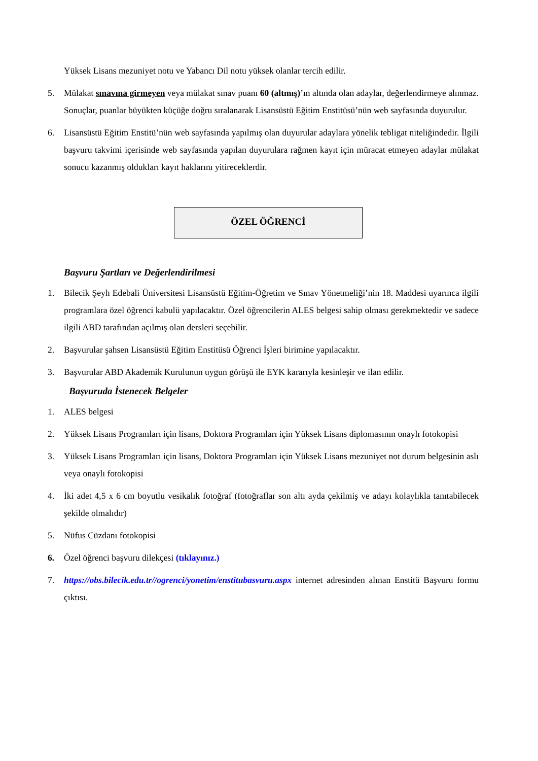Yüksek Lisans mezuniyet notu ve Yabancı Dil notu yüksek olanlar tercih edilir.
5. Mülakat sınavına girmeyen veya mülakat sınav puanı 60 (altmış)’ın altında olan adaylar, değerlendirmeye alınmaz. Sonuçlar, puanlar büyükten küçüğe doğru sıralanarak Lisansüstü Eğitim Enstitüsü’nün web sayfasında duyurulur.
6. Lisansüstü Eğitim Enstitü’nün web sayfasında yapılmış olan duyurular adaylara yönelik tebligat niteliğindedir. İlgili başvuru takvimi içerisinde web sayfasında yapılan duyurulara rağmen kayıt için müracat etmeyen adaylar mülakat sonucu kazanmış oldukları kayıt haklarını yitireceklerdir.
ÖZEL ÖĞRENCİ
Başvuru Şartları ve Değerlendirilmesi
1. Bilecik Şeyh Edebali Üniversitesi Lisansüstü Eğitim-Öğretim ve Sınav Yönetmeliği’nin 18. Maddesi uyarınca ilgili programlara özel öğrenci kabulü yapılacaktır. Özel öğrencilerin ALES belgesi sahip olması gerekmektedir ve sadece ilgili ABD tarafından açılmış olan dersleri seçebilir.
2. Başvurular şahsen Lisansüstü Eğitim Enstitüsü Öğrenci İşleri birimine yapılacaktır.
3. Başvurular ABD Akademik Kurulunun uygun görüşü ile EYK kararıyla kesinleşir ve ilan edilir.
Başvuruda İstenecek Belgeler
1. ALES belgesi
2. Yüksek Lisans Programları için lisans, Doktora Programları için Yüksek Lisans diplomasının onaylı fotokopisi
3. Yüksek Lisans Programları için lisans, Doktora Programları için Yüksek Lisans mezuniyet not durum belgesinin aslı veya onaylı fotokopisi
4. İki adet 4,5 x 6 cm boyutlu vesikalık fotoğraf (fotoğraflar son altı ayda çekilmiş ve adayı kolaylıkla tanıtabilecek şekilde olmalıdır)
5. Nüfus Cüzdanı fotokopisi
6. Özel öğrenci başvuru dilekçesi (tıklayınız.)
7. https://obs.bilecik.edu.tr//ogrenci/yonetim/enstitubasvuru.aspx internet adresinden alınan Enstitü Başvuru formu çıktısı.